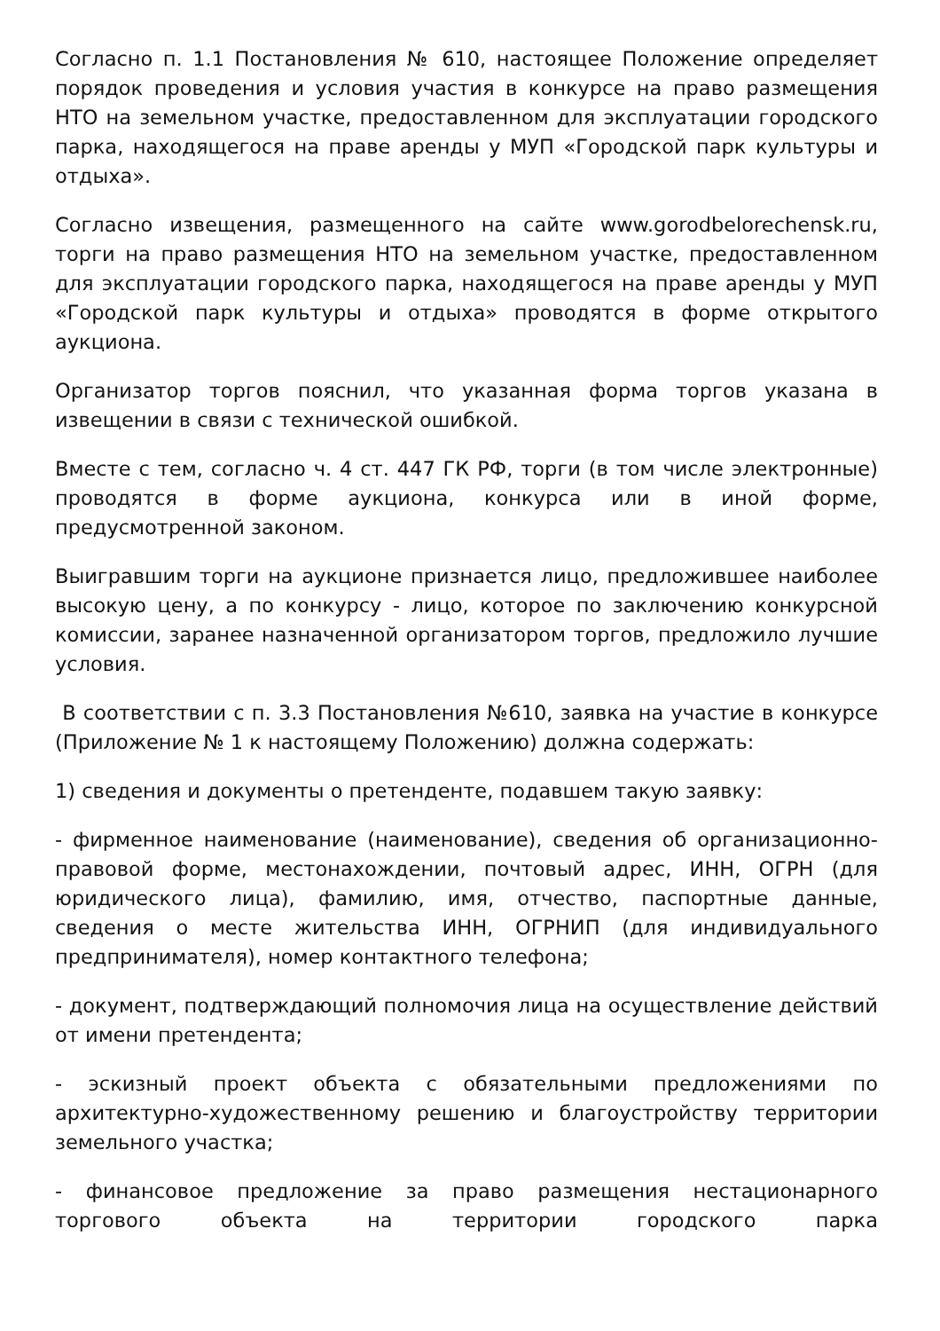Согласно п. 1.1 Постановления № 610, настоящее Положение определяет порядок проведения и условия участия в конкурсе на право размещения НТО на земельном участке, предоставленном для эксплуатации городского парка, находящегося на праве аренды у МУП «Городской парк культуры и отдыха».
Согласно извещения, размещенного на сайте www.gorodbelorechensk.ru, торги на право размещения НТО на земельном участке, предоставленном для эксплуатации городского парка, находящегося на праве аренды у МУП «Городской парк культуры и отдыха» проводятся в форме открытого аукциона.
Организатор торгов пояснил, что указанная форма торгов указана в извещении в связи с технической ошибкой.
Вместе с тем, согласно ч. 4 ст. 447 ГК РФ, торги (в том числе электронные) проводятся в форме аукциона, конкурса или в иной форме, предусмотренной законом.
Выигравшим торги на аукционе признается лицо, предложившее наиболее высокую цену, а по конкурсу - лицо, которое по заключению конкурсной комиссии, заранее назначенной организатором торгов, предложило лучшие условия.
В соответствии с п. 3.3 Постановления №610, заявка на участие в конкурсе (Приложение № 1 к настоящему Положению) должна содержать:
1) сведения и документы о претенденте, подавшем такую заявку:
- фирменное наименование (наименование), сведения об организационно-правовой форме, местонахождении, почтовый адрес, ИНН, ОГРН (для юридического лица), фамилию, имя, отчество, паспортные данные, сведения о месте жительства ИНН, ОГРНИП (для индивидуального предпринимателя), номер контактного телефона;
- документ, подтверждающий полномочия лица на осуществление действий от имени претендента;
- эскизный проект объекта с обязательными предложениями по архитектурно-художественному решению и благоустройству территории земельного участка;
- финансовое предложение за право размещения нестационарного торгового объекта на территории городского парка